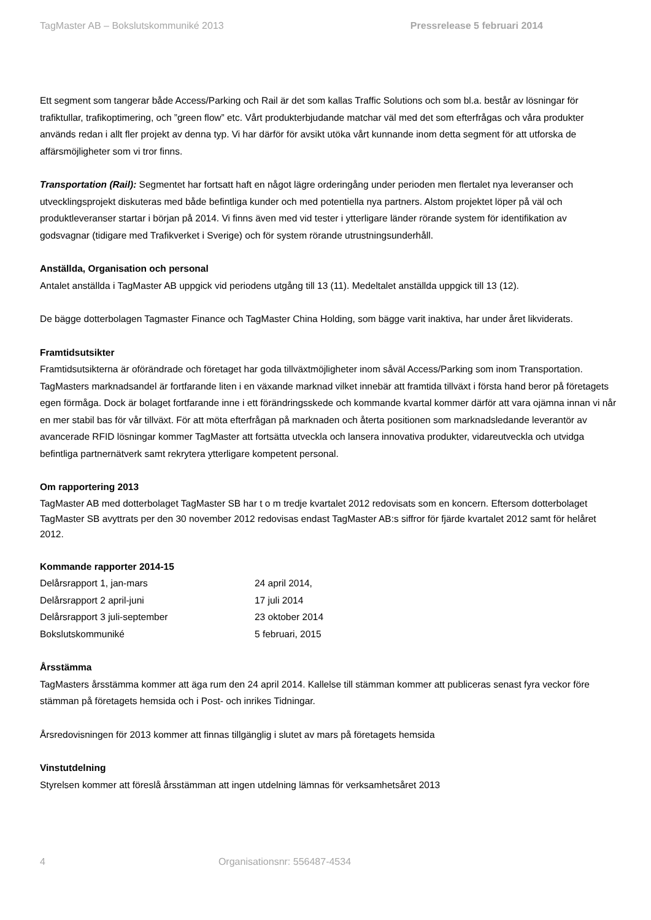TagMaster AB – Bokslutskommuniké 2013 Pressrelease 5 februari 2014
Ett segment som tangerar både Access/Parking och Rail är det som kallas Traffic Solutions och som bl.a. består av lösningar för trafiktullar, trafikoptimering, och ”green flow” etc. Vårt produkterbjudande matchar väl med det som efterfrågas och våra produkter används redan i allt fler projekt av denna typ. Vi har därför för avsikt utöka vårt kunnande inom detta segment för att utforska de affärsmöjligheter som vi tror finns.
Transportation (Rail): Segmentet har fortsatt haft en något lägre orderingång under perioden men flertalet nya leveranser och utvecklingsprojekt diskuteras med både befintliga kunder och med potentiella nya partners. Alstom projektet löper på väl och produktleveranser startar i början på 2014. Vi finns även med vid tester i ytterligare länder rörande system för identifikation av godsvagnar (tidigare med Trafikverket i Sverige) och för system rörande utrustningsunderhåll.
Anställda, Organisation och personal
Antalet anställda i TagMaster AB uppgick vid periodens utgång till 13 (11). Medeltalet anställda uppgick till 13 (12).
De bägge dotterbolagen Tagmaster Finance och TagMaster China Holding, som bägge varit inaktiva, har under året likviderats.
Framtidsutsikter
Framtidsutsikterna är oförändrade och företaget har goda tillväxtmöjligheter inom såväl Access/Parking som inom Transportation. TagMasters marknadsandel är fortfarande liten i en växande marknad vilket innebär att framtida tillväxt i första hand beror på företagets egen förmåga. Dock är bolaget fortfarande inne i ett förändringsskede och kommande kvartal kommer därför att vara ojämna innan vi når en mer stabil bas för vår tillväxt. För att möta efterfrågan på marknaden och återta positionen som marknadsledande leverantör av avancerade RFID lösningar kommer TagMaster att fortsätta utveckla och lansera innovativa produkter, vidareutveckla och utvidga befintliga partnernätverk samt rekrytera ytterligare kompetent personal.
Om rapportering 2013
TagMaster AB med dotterbolaget TagMaster SB har t o m tredje kvartalet 2012 redovisats som en koncern. Eftersom dotterbolaget TagMaster SB avyttrats per den 30 november 2012 redovisas endast TagMaster AB:s siffror för fjärde kvartalet 2012 samt för helåret 2012.
Kommande rapporter 2014-15
| Delårsrapport 1, jan-mars | 24 april 2014, |
| Delårsrapport 2 april-juni | 17 juli 2014 |
| Delårsrapport 3 juli-september | 23 oktober 2014 |
| Bokslutskommuniké | 5 februari, 2015 |
Årsstämma
TagMasters årsstämma kommer att äga rum den 24 april 2014. Kallelse till stämman kommer att publiceras senast fyra veckor före stämman på företagets hemsida och i Post- och inrikes Tidningar.
Årsredovisningen för 2013 kommer att finnas tillgänglig i slutet av mars på företagets hemsida
Vinstutdelning
Styrelsen kommer att föreslå årsstämman att ingen utdelning lämnas för verksamhetsåret 2013
4 Organisationsnr: 556487-4534